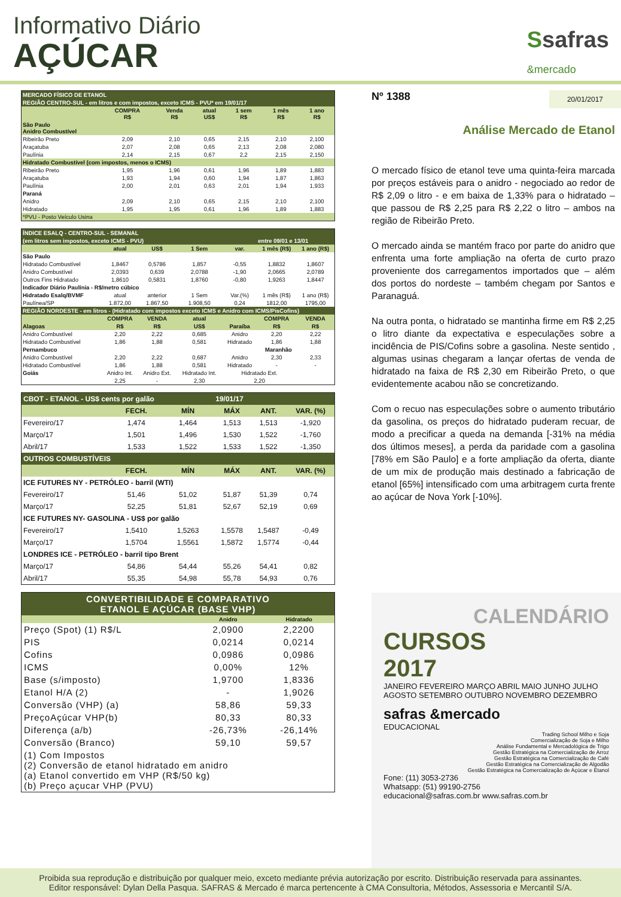Informativo Diário
AÇÚCAR
Ssafras
&mercado
| MERCADO FÍSICO DE ETANOL | | | | | | |
| REGIÃO CENTRO-SUL - em litros e com impostos, exceto ICMS - PVU* em 19/01/17 | | | | | | |
| | COMPRA R$ | Venda R$ | atual US$ | 1 sem R$ | 1 mês R$ | 1 ano R$ |
| São Paulo Anidro Combustível | | | | | | |
| Ribeirão Preto | 2,09 | 2,10 | 0,65 | 2,15 | 2,10 | 2,100 |
| Araçatuba | 2,07 | 2,08 | 0,65 | 2,13 | 2,08 | 2,080 |
| Paulínia | 2,14 | 2,15 | 0,67 | 2,2 | 2,15 | 2,150 |
| Hidratado Combustível (com impostos, menos o ICMS) | | | | | | |
| Ribeirão Preto | 1,95 | 1,96 | 0,61 | 1,96 | 1,89 | 1,883 |
| Araçatuba | 1,93 | 1,94 | 0,60 | 1,94 | 1,87 | 1,863 |
| Paulínia | 2,00 | 2,01 | 0,63 | 2,01 | 1,94 | 1,933 |
| Paraná | | | | | | |
| Anidro | 2,09 | 2,10 | 0,65 | 2,15 | 2,10 | 2,100 |
| Hidratado | 1,95 | 1,95 | 0,61 | 1,96 | 1,89 | 1,883 |
| *PVU - Posto Veículo Usina | | | | | | |
| ÍNDICE ESALQ - CENTRO-SUL - SEMANAL | | | | | | |
| (em litros sem impostos, exceto ICMS - PVU) | | | | | entre 09/01 e 13/01 | |
| | atual | US$ | 1 Sem | var. | 1 mês (R$) | 1 ano (R$) |
| São Paulo | | | | | | |
| Hidratado Combustível | 1,8467 | 0,5786 | 1,857 | -0,55 | 1,8832 | 1,8607 |
| Anidro Combustível | 2,0393 | 0,639 | 2,0788 | -1,90 | 2,0665 | 2,0789 |
| Outros Fins Hidratado | 1,8610 | 0,5831 | 1,8760 | -0,80 | 1,9263 | 1,8447 |
| Indicador Diário Paulínia - R$/metro cúbico | | | | | | |
| Hidratado Esalq/BVMF | atual | anterior | 1 Sem | Var.(%) | 1 mês (R$) | 1 ano (R$) |
| Paulínea/SP | 1.872,00 | 1.867,50 | 1.908,50 | 0,24 | 1812,00 | 1795,00 |
| REGIÃO NORDESTE - em litros - (Hidratado com impostos exceto ICMS e Anidro com ICMS/PisCofins) | | | | | | |
| | COMPRA | VENDA | atual | | COMPRA | VENDA |
| Alagoas | R$ | R$ | US$ | Paraíba | R$ | R$ |
| Anidro Combustível | 2,20 | 2,22 | 0,685 | Anidro | 2,20 | 2,22 |
| Hidratado Combustível | 1,86 | 1,88 | 0,581 | Hidratado | 1,86 | 1,88 |
| Pernambuco | | | | Maranhão | | |
| Anidro Combustível | 2,20 | 2,22 | 0,687 | Anidro | 2,30 | 2,33 |
| Hidratado Combustível | 1,86 | 1,88 | 0,581 | Hidratado | - | - |
| Goiás | Anidro Int. | Anidro Ext. | Hidratado Int. | Hidratado Ext. | | |
| | 2,25 | - | 2,30 | 2,20 | | |
| CBOT - ETANOL - US$ cents por galão | | | 19/01/17 | | |
| | FECH. | MÍN | MÁX | ANT. | VAR. (%) |
| Fevereiro/17 | 1,474 | 1,464 | 1,513 | 1,513 | -1,920 |
| Março/17 | 1,501 | 1,496 | 1,530 | 1,522 | -1,760 |
| Abril/17 | 1,533 | 1,522 | 1,533 | 1,522 | -1,350 |
| OUTROS COMBUSTÍVEIS | | | | | |
| | FECH. | MÍN | MÁX | ANT. | VAR. (%) |
| ICE FUTURES NY - PETRÓLEO - barril (WTI) | | | | | |
| Fevereiro/17 | 51,46 | 51,02 | 51,87 | 51,39 | 0,74 |
| Março/17 | 52,25 | 51,81 | 52,67 | 52,19 | 0,69 |
| ICE FUTURES NY- GASOLINA - US$ por galão | | | | | |
| Fevereiro/17 | 1,5410 | 1,5263 | 1,5578 | 1,5487 | -0,49 |
| Março/17 | 1,5704 | 1,5561 | 1,5872 | 1,5774 | -0,44 |
| LONDRES ICE - PETRÓLEO - barril tipo Brent | | | | | |
| Março/17 | 54,86 | 54,44 | 55,26 | 54,41 | 0,82 |
| Abril/17 | 55,35 | 54,98 | 55,78 | 54,93 | 0,76 |
| CONVERTIBILIDADE E COMPARATIVO ETANOL E AÇÚCAR (BASE VHP) | | |
| | Anidro | Hidratado |
| Preço (Spot) (1) R$/L | 2,0900 | 2,2200 |
| PIS | 0,0214 | 0,0214 |
| Cofins | 0,0986 | 0,0986 |
| ICMS | 0,00% | 12% |
| Base (s/imposto) | 1,9700 | 1,8336 |
| Etanol H/A (2) | - | 1,9026 |
| Conversão (VHP) (a) | 58,86 | 59,33 |
| PreçoAçúcar VHP(b) | 80,33 | 80,33 |
| Diferença (a/b) | -26,73% | -26,14% |
| Conversão (Branco) | 59,10 | 59,57 |
| (1) Com Impostos (2) Conversão de etanol hidratado em anidro (a) Etanol convertido em VHP (R$/50 kg) (b) Preço açucar VHP (PVU) | | |
Nº 1388 20/01/2017
Análise Mercado de Etanol
O mercado físico de etanol teve uma quinta-feira marcada por preços estáveis para o anidro - negociado ao redor de R$ 2,09 o litro - e em baixa de 1,33% para o hidratado – que passou de R$ 2,25 para R$ 2,22 o litro – ambos na região de Ribeirão Preto.
O mercado ainda se mantém fraco por parte do anidro que enfrenta uma forte ampliação na oferta de curto prazo proveniente dos carregamentos importados que – além dos portos do nordeste – também chegam por Santos e Paranaguá.
Na outra ponta, o hidratado se mantinha firme em R$ 2,25 o litro diante da expectativa e especulações sobre a incidência de PIS/Cofins sobre a gasolina. Neste sentido , algumas usinas chegaram a lançar ofertas de venda de hidratado na faixa de R$ 2,30 em Ribeirão Preto, o que evidentemente acabou não se concretizando.
Com o recuo nas especulações sobre o aumento tributário da gasolina, os preços do hidratado puderam recuar, de modo a precificar a queda na demanda [-31% na média dos últimos meses], a perda da paridade com a gasolina [78% em São Paulo] e a forte ampliação da oferta, diante de um mix de produção mais destinado a fabricação de etanol [65%] intensificado com uma arbitragem curta frente ao açúcar de Nova York [-10%].
CALENDÁRIO
CURSOS
2017
JANEIRO FEVEREIRO MARÇO ABRIL MAIO JUNHO JULHO AGOSTO SETEMBRO OUTUBRO NOVEMBRO DEZEMBRO
safras &mercado
EDUCACIONAL
Trading School Milho e Soja
Comercialização de Soja e Milho
Análise Fundamental e Mercadológica de Trigo
Gestão Estratégica na Comercialização de Arroz
Gestão Estratégica na Comercialização de Café
Gestão Estratégica na Comercialização de Algodão
Gestão Estratégica na Comercialização de Açúcar e Etanol
Fone: (11) 3053-2736
Whatsapp: (51) 99190-2756
educacional@safras.com.br www.safras.com.br
Proibida sua reprodução e distribuição por qualquer meio, exceto mediante prévia autorização por escrito. Distribuição reservada para assinantes.
Editor responsável: Dylan Della Pasqua. SAFRAS & Mercado é marca pertencente à CMA Consultoria, Métodos, Assessoria e Mercantil S/A.